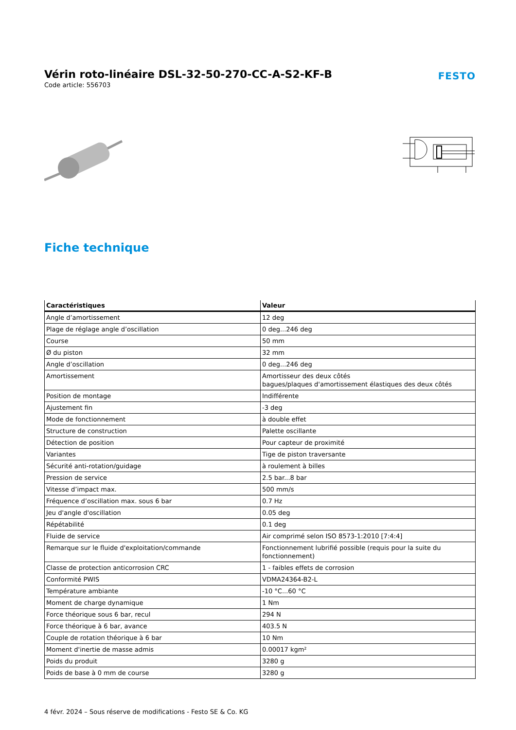Vérin roto-linéaire DSL-32-50-270-CC-A-S2-KF-B
Code article: 556703
FESTO
Fiche technique
| Caractéristiques | Valeur |
| --- | --- |
| Angle d’amortissement | 12 deg |
| Plage de réglage angle d’oscillation | 0 deg...246 deg |
| Course | 50 mm |
| Ø du piston | 32 mm |
| Angle d’oscillation | 0 deg...246 deg |
| Amortissement | Amortisseur des deux côtés bagues/plaques d'amortissement élastiques des deux côtés |
| Position de montage | Indifférente |
| Ajustement fin | -3 deg |
| Mode de fonctionnement | à double effet |
| Structure de construction | Palette oscillante |
| Détection de position | Pour capteur de proximité |
| Variantes | Tige de piston traversante |
| Sécurité anti-rotation/guidage | à roulement à billes |
| Pression de service | 2.5 bar...8 bar |
| Vitesse d’impact max. | 500 mm/s |
| Fréquence d’oscillation max. sous 6 bar | 0.7 Hz |
| Jeu d'angle d'oscillation | 0.05 deg |
| Répétabilité | 0.1 deg |
| Fluide de service | Air comprimé selon ISO 8573-1:2010 [7:4:4] |
| Remarque sur le fluide d'exploitation/commande | Fonctionnement lubrifié possible (requis pour la suite du fonctionnement) |
| Classe de protection anticorrosion CRC | 1 - faibles effets de corrosion |
| Conformité PWIS | VDMA24364-B2-L |
| Température ambiante | -10 °C...60 °C |
| Moment de charge dynamique | 1 Nm |
| Force théorique sous 6 bar, recul | 294 N |
| Force théorique à 6 bar, avance | 403.5 N |
| Couple de rotation théorique à 6 bar | 10 Nm |
| Moment d'inertie de masse admis | 0.00017 kgm² |
| Poids du produit | 3280 g |
| Poids de base à 0 mm de course | 3280 g |
4 févr. 2024 – Sous réserve de modifications - Festo SE & Co. KG